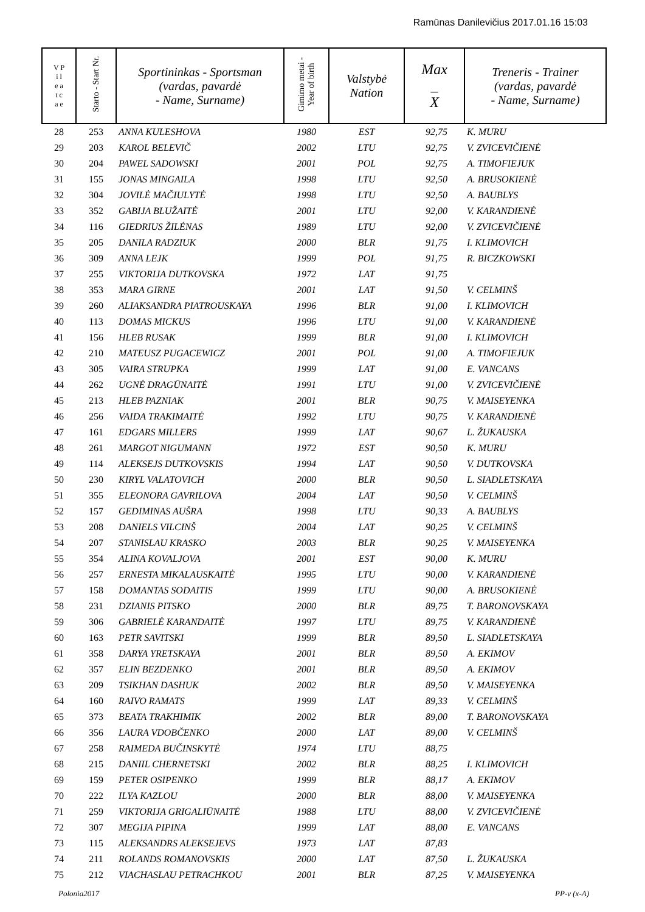Ramūnas Danilevičius 2017.01.16 15:03
| V P i l e a t c a e | Starto - Start Nr. | Sportininkas - Sportsman (vardas, pavardė - Name, Surname) | Gimimo metai - Year of birth | Valstybė Nation | Max _ X | Treneris - Trainer (vardas, pavardė - Name, Surname) |
| --- | --- | --- | --- | --- | --- | --- |
| 28 | 253 | ANNA KULESHOVA | 1980 | EST | 92,75 | K. MURU |
| 29 | 203 | KAROL BELEVIČ | 2002 | LTU | 92,75 | V. ZVICEVIČIENĖ |
| 30 | 204 | PAWEL SADOWSKI | 2001 | POL | 92,75 | A. TIMOFIEJUK |
| 31 | 155 | JONAS MINGAILA | 1998 | LTU | 92,50 | A. BRUSOKIENĖ |
| 32 | 304 | JOVILĖ MAČIULYTĖ | 1998 | LTU | 92,50 | A. BAUBLYS |
| 33 | 352 | GABIJA BLUŽAITĖ | 2001 | LTU | 92,00 | V. KARANDIENĖ |
| 34 | 116 | GIEDRIUS ŽILĖNAS | 1989 | LTU | 92,00 | V. ZVICEVIČIENĖ |
| 35 | 205 | DANILA RADZIUK | 2000 | BLR | 91,75 | I. KLIMOVICH |
| 36 | 309 | ANNA LEJK | 1999 | POL | 91,75 | R. BICZKOWSKI |
| 37 | 255 | VIKTORIJA DUTKOVSKA | 1972 | LAT | 91,75 | |
| 38 | 353 | MARA GIRNE | 2001 | LAT | 91,50 | V. CELMINŠ |
| 39 | 260 | ALIAKSANDRA PIATROUSKAYA | 1996 | BLR | 91,00 | I. KLIMOVICH |
| 40 | 113 | DOMAS MICKUS | 1996 | LTU | 91,00 | V. KARANDIENĖ |
| 41 | 156 | HLEB RUSAK | 1999 | BLR | 91,00 | I. KLIMOVICH |
| 42 | 210 | MATEUSZ PUGACEWICZ | 2001 | POL | 91,00 | A. TIMOFIEJUK |
| 43 | 305 | VAIRA STRUPKA | 1999 | LAT | 91,00 | E. VANCANS |
| 44 | 262 | UGNĖ DRAGŪNAITĖ | 1991 | LTU | 91,00 | V. ZVICEVIČIENĖ |
| 45 | 213 | HLEB PAZNIAK | 2001 | BLR | 90,75 | V. MAISEYENKA |
| 46 | 256 | VAIDA TRAKIMAITĖ | 1992 | LTU | 90,75 | V. KARANDIENĖ |
| 47 | 161 | EDGARS MILLERS | 1999 | LAT | 90,67 | L. ŽUKAUSKA |
| 48 | 261 | MARGOT NIGUMANN | 1972 | EST | 90,50 | K. MURU |
| 49 | 114 | ALEKSEJS DUTKOVSKIS | 1994 | LAT | 90,50 | V. DUTKOVSKA |
| 50 | 230 | KIRYL VALATOVICH | 2000 | BLR | 90,50 | L. SIADLETSKAYA |
| 51 | 355 | ELEONORA GAVRILOVA | 2004 | LAT | 90,50 | V. CELMINŠ |
| 52 | 157 | GEDIMINAS AUŠRA | 1998 | LTU | 90,33 | A. BAUBLYS |
| 53 | 208 | DANIELS VILCINŠ | 2004 | LAT | 90,25 | V. CELMINŠ |
| 54 | 207 | STANISLAU KRASKO | 2003 | BLR | 90,25 | V. MAISEYENKA |
| 55 | 354 | ALINA KOVALJOVA | 2001 | EST | 90,00 | K. MURU |
| 56 | 257 | ERNESTA MIKALAUSKAITĖ | 1995 | LTU | 90,00 | V. KARANDIENĖ |
| 57 | 158 | DOMANTAS SODAITIS | 1999 | LTU | 90,00 | A. BRUSOKIENĖ |
| 58 | 231 | DZIANIS PITSKO | 2000 | BLR | 89,75 | T. BARONOVSKAYA |
| 59 | 306 | GABRIELĖ KARANDAITĖ | 1997 | LTU | 89,75 | V. KARANDIENĖ |
| 60 | 163 | PETR SAVITSKI | 1999 | BLR | 89,50 | L. SIADLETSKAYA |
| 61 | 358 | DARYA YRETSKAYA | 2001 | BLR | 89,50 | A. EKIMOV |
| 62 | 357 | ELIN BEZDENKO | 2001 | BLR | 89,50 | A. EKIMOV |
| 63 | 209 | TSIKHAN DASHUK | 2002 | BLR | 89,50 | V. MAISEYENKA |
| 64 | 160 | RAIVO RAMATS | 1999 | LAT | 89,33 | V. CELMINŠ |
| 65 | 373 | BEATA TRAKHIMIK | 2002 | BLR | 89,00 | T. BARONOVSKAYA |
| 66 | 356 | LAURA VDOBČENKO | 2000 | LAT | 89,00 | V. CELMINŠ |
| 67 | 258 | RAIMEDA BUČINSKYTĖ | 1974 | LTU | 88,75 | |
| 68 | 215 | DANIIL CHERNETSKI | 2002 | BLR | 88,25 | I. KLIMOVICH |
| 69 | 159 | PETER OSIPENKO | 1999 | BLR | 88,17 | A. EKIMOV |
| 70 | 222 | ILYA KAZLOU | 2000 | BLR | 88,00 | V. MAISEYENKA |
| 71 | 259 | VIKTORIJA GRIGALIŪNAITĖ | 1988 | LTU | 88,00 | V. ZVICEVIČIENĖ |
| 72 | 307 | MEGIJA PIPINA | 1999 | LAT | 88,00 | E. VANCANS |
| 73 | 115 | ALEKSANDRS ALEKSEJEVS | 1973 | LAT | 87,83 | |
| 74 | 211 | ROLANDS ROMANOVSKIS | 2000 | LAT | 87,50 | L. ŽUKAUSKA |
| 75 | 212 | VIACHASLAU PETRACHKOU | 2001 | BLR | 87,25 | V. MAISEYENKA |
Polonia2017 PP-v (x-A)